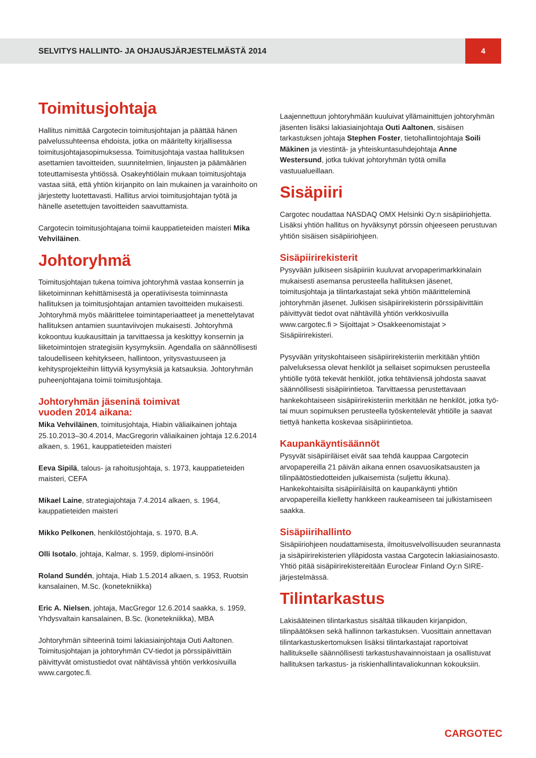SELVITYS HALLINTO- JA OHJAUSJÄRJESTELMÄSTÄ 2014
4
Toimitusjohtaja
Hallitus nimittää Cargotecin toimitusjohtajan ja päättää hänen palvelussuhteensa ehdoista, jotka on määritelty kirjallisessa toimitusjohtajasopimuksessa. Toimitusjohtaja vastaa hallituksen asettamien tavoitteiden, suunnitelmien, linjausten ja päämäärien toteuttamisesta yhtiössä. Osakeyhtiölain mukaan toimitusjohtaja vastaa siitä, että yhtiön kirjanpito on lain mukainen ja varainhoito on järjestetty luotettavasti. Hallitus arvioi toimitusjohtajan työtä ja hänelle asetettujen tavoitteiden saavuttamista.
Cargotecin toimitusjohtajana toimii kauppatieteiden maisteri Mika Vehviläinen.
Johtoryhmä
Toimitusjohtajan tukena toimiva johtoryhmä vastaa konsernin ja liiketoiminnan kehittämisestä ja operatiivisesta toiminnasta hallituksen ja toimitusjohtajan antamien tavoitteiden mukaisesti. Johtoryhmä myös määrittelee toimintaperiaatteet ja menettelytavat hallituksen antamien suuntaviivojen mukaisesti. Johtoryhmä kokoontuu kuukausittain ja tarvittaessa ja keskittyy konsernin ja liiketoimintojen strategisiin kysymyksiin. Agendalla on säännöllisesti taloudelliseen kehitykseen, hallintoon, yritysvastuuseen ja kehitysprojekteihin liittyviä kysymyksiä ja katsauksia. Johtoryhmän puheenjohtajana toimii toimitusjohtaja.
Johtoryhmän jäseninä toimivat
vuoden 2014 aikana:
Mika Vehviläinen, toimitusjohtaja, Hiabin väliaikainen johtaja 25.10.2013–30.4.2014, MacGregorin väliaikainen johtaja 12.6.2014 alkaen, s. 1961, kauppatieteiden maisteri
Eeva Sipilä, talous- ja rahoitusjohtaja, s. 1973, kauppatieteiden maisteri, CEFA
Mikael Laine, strategiajohtaja 7.4.2014 alkaen, s. 1964, kauppatieteiden maisteri
Mikko Pelkonen, henkilöstöjohtaja, s. 1970, B.A.
Olli Isotalo, johtaja, Kalmar, s. 1959, diplomi-insinööri
Roland Sundén, johtaja, Hiab 1.5.2014 alkaen, s. 1953, Ruotsin kansalainen, M.Sc. (konetekniikka)
Eric A. Nielsen, johtaja, MacGregor 12.6.2014 saakka, s. 1959, Yhdysvaltain kansalainen, B.Sc. (konetekniikka), MBA
Johtoryhmän sihteerinä toimi lakiasiainjohtaja Outi Aaltonen. Toimitusjohtajan ja johtoryhmän CV-tiedot ja pörssipäivittäin päivittyvät omistustiedot ovat nähtävissä yhtiön verkkosivuilla www.cargotec.fi.
Laajennettuun johtoryhmään kuuluivat yllämainittujen johtoryhmän jäsenten lisäksi lakiasiainjohtaja Outi Aaltonen, sisäisen tarkastuksen johtaja Stephen Foster, tietohallintojohtaja Soili Mäkinen ja viestintä- ja yhteiskuntasuhdejohtaja Anne Westersund, jotka tukivat johtoryhmän työtä omilla vastuualueillaan.
Sisäpiiri
Cargotec noudattaa NASDAQ OMX Helsinki Oy:n sisäpiiriohjetta. Lisäksi yhtiön hallitus on hyväksynyt pörssin ohjeeseen perustuvan yhtiön sisäisen sisäpiiriohjeen.
Sisäpiirirekisterit
Pysyvään julkiseen sisäpiiriin kuuluvat arvopaperimarkkinalain mukaisesti asemansa perusteella hallituksen jäsenet, toimitusjohtaja ja tilintarkastajat sekä yhtiön määritteleminä johtoryhmän jäsenet. Julkisen sisäpiirirekisterin pörssipäivittäin päivittyvät tiedot ovat nähtävillä yhtiön verkkosivuilla www.cargotec.fi > Sijoittajat > Osakkeenomistajat > Sisäpiirirekisteri.
Pysyvään yrityskohtaiseen sisäpiirirekisteriin merkitään yhtiön palveluksessa olevat henkilöt ja sellaiset sopimuksen perusteella yhtiölle työtä tekevät henkilöt, jotka tehtäviensä johdosta saavat säännöllisesti sisäpiirintietoa. Tarvittaessa perustettavaan hankekohtaiseen sisäpiirirekisteriin merkitään ne henkilöt, jotka työ- tai muun sopimuksen perusteella työskentelevät yhtiölle ja saavat tiettyä hanketta koskevaa sisäpiirintietoa.
Kaupankäyntisäännöt
Pysyvät sisäpiiriläiset eivät saa tehdä kauppaa Cargotecin arvopapereilla 21 päivän aikana ennen osavuosikatsausten ja tilinpäätöstiedotteiden julkaisemista (suljettu ikkuna). Hankekohtaisilta sisäpiiriläisiltä on kaupankäynti yhtiön arvopapereilla kielletty hankkeen raukeamiseen tai julkistamiseen saakka.
Sisäpiirihallinto
Sisäpiiriohjeen noudattamisesta, ilmoitusvelvollisuuden seurannasta ja sisäpiirirekisterien ylläpidosta vastaa Cargotecin lakiasiainosasto. Yhtiö pitää sisäpiirirekistereitään Euroclear Finland Oy:n SIRE-järjestelmässä.
Tilintarkastus
Lakisääteinen tilintarkastus sisältää tilikauden kirjanpidon, tilinpäätöksen sekä hallinnon tarkastuksen. Vuosittain annettavan tilintarkastuskertomuksen lisäksi tilintarkastajat raportoivat hallitukselle säännöllisesti tarkastushavainnoistaan ja osallistuvat hallituksen tarkastus- ja riskienhallintavaliokunnan kokouksiin.
CARGOTEC